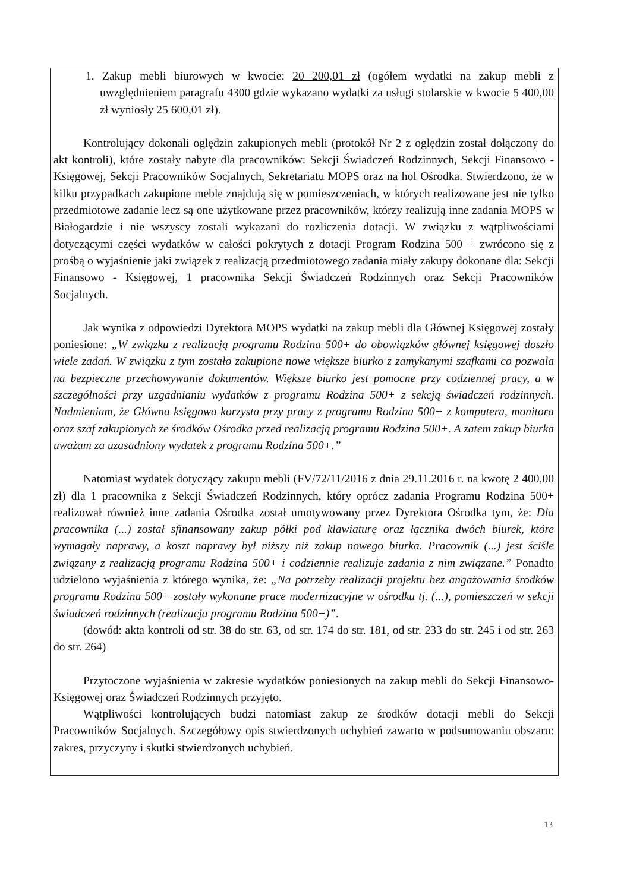1. Zakup mebli biurowych w kwocie: 20 200,01 zł (ogółem wydatki na zakup mebli z uwzględnieniem paragrafu 4300 gdzie wykazano wydatki za usługi stolarskie w kwocie 5 400,00 zł wyniosły 25 600,01 zł).
Kontrolujący dokonali oględzin zakupionych mebli (protokół Nr 2 z oględzin został dołączony do akt kontroli), które zostały nabyte dla pracowników: Sekcji Świadczeń Rodzinnych, Sekcji Finansowo - Księgowej, Sekcji Pracowników Socjalnych, Sekretariatu MOPS oraz na hol Ośrodka. Stwierdzono, że w kilku przypadkach zakupione meble znajdują się w pomieszczeniach, w których realizowane jest nie tylko przedmiotowe zadanie lecz są one użytkowane przez pracowników, którzy realizują inne zadania MOPS w Białogardzie i nie wszyscy zostali wykazani do rozliczenia dotacji. W związku z wątpliwościami dotyczącymi części wydatków w całości pokrytych z dotacji Program Rodzina 500 + zwrócono się z prośbą o wyjaśnienie jaki związek z realizacją przedmiotowego zadania miały zakupy dokonane dla: Sekcji Finansowo - Księgowej, 1 pracownika Sekcji Świadczeń Rodzinnych oraz Sekcji Pracowników Socjalnych.
Jak wynika z odpowiedzi Dyrektora MOPS wydatki na zakup mebli dla Głównej Księgowej zostały poniesione: „W związku z realizacją programu Rodzina 500+ do obowiązków głównej księgowej doszło wiele zadań. W związku z tym zostało zakupione nowe większe biurko z zamykanymi szafkami co pozwala na bezpieczne przechowywanie dokumentów. Większe biurko jest pomocne przy codziennej pracy, a w szczególności przy uzgadnianiu wydatków z programu Rodzina 500+ z sekcją świadczeń rodzinnych. Nadmieniam, że Główna księgowa korzysta przy pracy z programu Rodzina 500+ z komputera, monitora oraz szaf zakupionych ze środków Ośrodka przed realizacją programu Rodzina 500+. A zatem zakup biurka uważam za uzasadniony wydatek z programu Rodzina 500+.”
Natomiast wydatek dotyczący zakupu mebli (FV/72/11/2016 z dnia 29.11.2016 r. na kwotę 2 400,00 zł) dla 1 pracownika z Sekcji Świadczeń Rodzinnych, który oprócz zadania Programu Rodzina 500+ realizował również inne zadania Ośrodka został umotywowany przez Dyrektora Ośrodka tym, że: Dla pracownika (...) został sfinansowany zakup półki pod klawiaturę oraz łącznika dwóch biurek, które wymagały naprawy, a koszt naprawy był niższy niż zakup nowego biurka. Pracownik (...) jest ściśle związany z realizacją programu Rodzina 500+ i codziennie realizuje zadania z nim związane.” Ponadto udzielono wyjaśnienia z którego wynika, że: „Na potrzeby realizacji projektu bez angażowania środków programu Rodzina 500+ zostały wykonane prace modernizacyjne w ośrodku tj. (...), pomieszczeń w sekcji świadczeń rodzinnych (realizacja programu Rodzina 500+)”.
(dowód: akta kontroli od str. 38 do str. 63, od str. 174 do str. 181, od str. 233 do str. 245 i od str. 263 do str. 264)
Przytoczone wyjaśnienia w zakresie wydatków poniesionych na zakup mebli do Sekcji Finansowo-Księgowej oraz Świadczeń Rodzinnych przyjęto.
Wątpliwości kontrolujących budzi natomiast zakup ze środków dotacji mebli do Sekcji Pracowników Socjalnych. Szczegółowy opis stwierdzonych uchybień zawarto w podsumowaniu obszaru: zakres, przyczyny i skutki stwierdzonych uchybień.
13